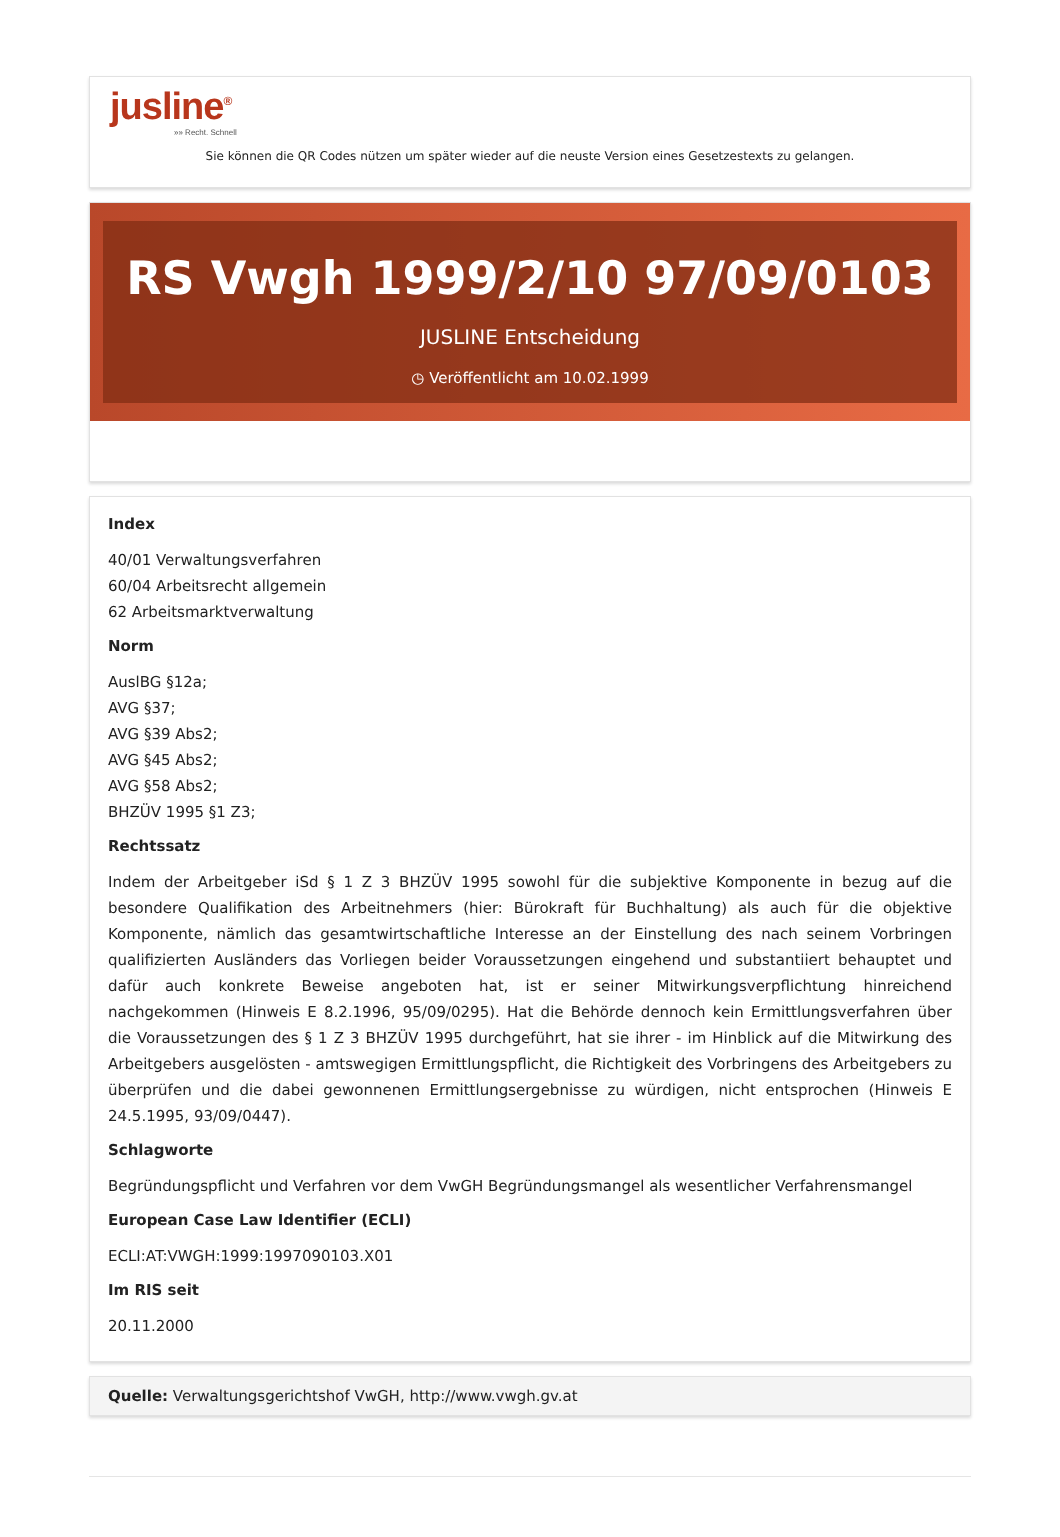jusline<sup>®</sup>
»» Recht. Schnell
Sie können die QR Codes nützen um später wieder auf die neuste Version eines Gesetzestexts zu gelangen.
RS Vwgh 1999/2/10 97/09/0103
JUSLINE Entscheidung
◷ Veröffentlicht am 10.02.1999
Index
40/01 Verwaltungsverfahren
60/04 Arbeitsrecht allgemein
62 Arbeitsmarktverwaltung
Norm
AuslBG §12a;
AVG §37;
AVG §39 Abs2;
AVG §45 Abs2;
AVG §58 Abs2;
BHZÜV 1995 §1 Z3;
Rechtssatz
Indem der Arbeitgeber iSd § 1 Z 3 BHZÜV 1995 sowohl für die subjektive Komponente in bezug auf die besondere Qualifikation des Arbeitnehmers (hier: Bürokraft für Buchhaltung) als auch für die objektive Komponente, nämlich das gesamtwirtschaftliche Interesse an der Einstellung des nach seinem Vorbringen qualifizierten Ausländers das Vorliegen beider Voraussetzungen eingehend und substantiiert behauptet und dafür auch konkrete Beweise angeboten hat, ist er seiner Mitwirkungsverpflichtung hinreichend nachgekommen (Hinweis E 8.2.1996, 95/09/0295). Hat die Behörde dennoch kein Ermittlungsverfahren über die Voraussetzungen des § 1 Z 3 BHZÜV 1995 durchgeführt, hat sie ihrer - im Hinblick auf die Mitwirkung des Arbeitgebers ausgelösten - amtswegigen Ermittlungspflicht, die Richtigkeit des Vorbringens des Arbeitgebers zu überprüfen und die dabei gewonnenen Ermittlungsergebnisse zu würdigen, nicht entsprochen (Hinweis E 24.5.1995, 93/09/0447).
Schlagworte
Begründungspflicht und Verfahren vor dem VwGH Begründungsmangel als wesentlicher Verfahrensmangel
European Case Law Identifier (ECLI)
ECLI:AT:VWGH:1999:1997090103.X01
Im RIS seit
20.11.2000
Quelle: Verwaltungsgerichtshof VwGH, http://www.vwgh.gv.at